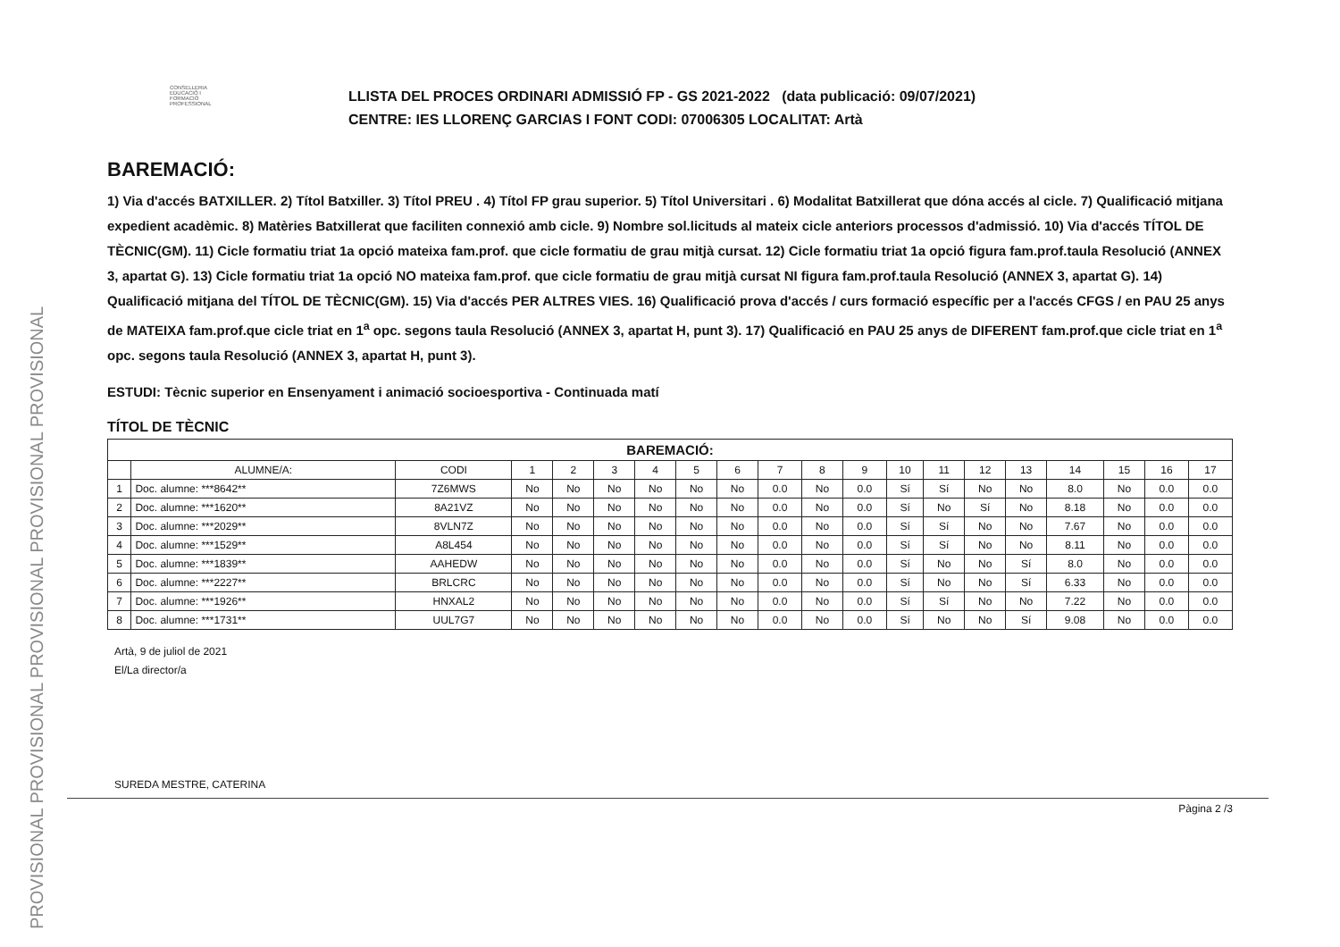PROVISIONAL PROVISIONAL PROVISIONAL PROVISIONAL PROVISIONAL
CONSELLERIA EDUCACIÓ I FORMACIÓ PROFESSIONAL
LLISTA DEL PROCES ORDINARI ADMISSIÓ FP - GS 2021-2022 (data publicació: 09/07/2021)
CENTRE: IES LLORENÇ GARCIAS I FONT CODI: 07006305 LOCALITAT: Artà
BAREMACIÓ:
1) Via d'accés BATXILLER. 2) Títol Batxiller. 3) Títol PREU . 4) Títol FP grau superior. 5) Títol Universitari . 6) Modalitat Batxillerat que dóna accés al cicle. 7) Qualificació mitjana expedient acadèmic. 8) Matèries Batxillerat que faciliten connexió amb cicle. 9) Nombre sol.licituds al mateix cicle anteriors processos d'admissió. 10) Via d'accés TÍTOL DE TÈCNIC(GM). 11) Cicle formatiu triat 1a opció mateixa fam.prof. que cicle formatiu de grau mitjà cursat. 12) Cicle formatiu triat 1a opció figura fam.prof.taula Resolució (ANNEX 3, apartat G). 13) Cicle formatiu triat 1a opció NO mateixa fam.prof. que cicle formatiu de grau mitjà cursat NI figura fam.prof.taula Resolució (ANNEX 3, apartat G). 14) Qualificació mitjana del TÍTOL DE TÈCNIC(GM). 15) Via d'accés PER ALTRES VIES. 16) Qualificació prova d'accés / curs formació específic per a l'accés CFGS / en PAU 25 anys de MATEIXA fam.prof.que cicle triat en 1<sup>a</sup> opc. segons taula Resolució (ANNEX 3, apartat H, punt 3). 17) Qualificació en PAU 25 anys de DIFERENT fam.prof.que cicle triat en 1<sup>a</sup> opc. segons taula Resolució (ANNEX 3, apartat H, punt 3).
ESTUDI: Tècnic superior en Ensenyament i animació socioesportiva - Continuada matí
TÍTOL DE TÈCNIC
| BAREMACIÓ: | | | | | | | | | | | | | | | | | | | |
| --- | --- | --- | --- | --- | --- | --- | --- | --- | --- | --- | --- | --- | --- | --- | --- | --- | --- | --- | --- |
| | ALUMNE/A: | CODI | 1 | 2 | 3 | 4 | 5 | 6 | 7 | 8 | 9 | 10 | 11 | 12 | 13 | 14 | 15 | 16 | 17 |
| 1 | Doc. alumne: ***8642** | 7Z6MWS | No | No | No | No | No | No | 0.0 | No | 0.0 | Sí | Sí | No | No | 8.0 | No | 0.0 | 0.0 |
| 2 | Doc. alumne: ***1620** | 8A21VZ | No | No | No | No | No | No | 0.0 | No | 0.0 | Sí | No | Sí | No | 8.18 | No | 0.0 | 0.0 |
| 3 | Doc. alumne: ***2029** | 8VLN7Z | No | No | No | No | No | No | 0.0 | No | 0.0 | Sí | Sí | No | No | 7.67 | No | 0.0 | 0.0 |
| 4 | Doc. alumne: ***1529** | A8L454 | No | No | No | No | No | No | 0.0 | No | 0.0 | Sí | Sí | No | No | 8.11 | No | 0.0 | 0.0 |
| 5 | Doc. alumne: ***1839** | AAHEDW | No | No | No | No | No | No | 0.0 | No | 0.0 | Sí | No | No | Sí | 8.0 | No | 0.0 | 0.0 |
| 6 | Doc. alumne: ***2227** | BRLCRC | No | No | No | No | No | No | 0.0 | No | 0.0 | Sí | No | No | Sí | 6.33 | No | 0.0 | 0.0 |
| 7 | Doc. alumne: ***1926** | HNXAL2 | No | No | No | No | No | No | 0.0 | No | 0.0 | Sí | Sí | No | No | 7.22 | No | 0.0 | 0.0 |
| 8 | Doc. alumne: ***1731** | UUL7G7 | No | No | No | No | No | No | 0.0 | No | 0.0 | Sí | No | No | Sí | 9.08 | No | 0.0 | 0.0 |
Artà, 9 de juliol de 2021
El/La director/a
SUREDA MESTRE, CATERINA
Pàgina 2 /3